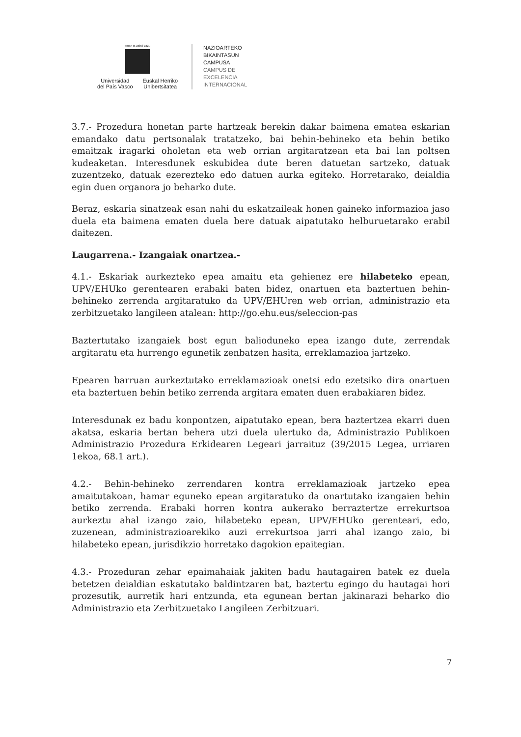eman ta zabal zazu
Universidad
del País Vasco
Euskal Herriko
Unibertsitatea
NAZIOARTEKO
BIKAINTASUN
CAMPUSA
CAMPUS DE
EXCELENCIA
INTERNACIONAL
3.7.- Prozedura honetan parte hartzeak berekin dakar baimena ematea eskarian emandako datu pertsonalak tratatzeko, bai behin-behineko eta behin betiko emaitzak iragarki oholetan eta web orrian argitaratzean eta bai lan poltsen kudeaketan. Interesdunek eskubidea dute beren datuetan sartzeko, datuak zuzentzeko, datuak ezerezteko edo datuen aurka egiteko. Horretarako, deialdia egin duen organora jo beharko dute.
Beraz, eskaria sinatzeak esan nahi du eskatzaileak honen gaineko informazioa jaso duela eta baimena ematen duela bere datuak aipatutako helburuetarako erabil daitezen.
Laugarrena.- Izangaiak onartzea.-
4.1.- Eskariak aurkezteko epea amaitu eta gehienez ere hilabeteko epean, UPV/EHUko gerentearen erabaki baten bidez, onartuen eta baztertuen behin-behineko zerrenda argitaratuko da UPV/EHUren web orrian, administrazio eta zerbitzuetako langileen atalean: http://go.ehu.eus/seleccion-pas
Baztertutako izangaiek bost egun balioduneko epea izango dute, zerrendak argitaratu eta hurrengo egunetik zenbatzen hasita, erreklamazioa jartzeko.
Epearen barruan aurkeztutako erreklamazioak onetsi edo ezetsiko dira onartuen eta baztertuen behin betiko zerrenda argitara ematen duen erabakiaren bidez.
Interesdunak ez badu konpontzen, aipatutako epean, bera baztertzea ekarri duen akatsa, eskaria bertan behera utzi duela ulertuko da, Administrazio Publikoen Administrazio Prozedura Erkidearen Legeari jarraituz (39/2015 Legea, urriaren 1ekoa, 68.1 art.).
4.2.- Behin-behineko zerrendaren kontra erreklamazioak jartzeko epea amaitutakoan, hamar eguneko epean argitaratuko da onartutako izangaien behin betiko zerrenda. Erabaki horren kontra aukerako berraztertze errekurtsoa aurkeztu ahal izango zaio, hilabeteko epean, UPV/EHUko gerenteari, edo, zuzenean, administrazioarekiko auzi errekurtsoa jarri ahal izango zaio, bi hilabeteko epean, jurisdikzio horretako dagokion epaitegian.
4.3.- Prozeduran zehar epaimahaiak jakiten badu hautagairen batek ez duela betetzen deialdian eskatutako baldintzaren bat, baztertu egingo du hautagai hori prozesutik, aurretik hari entzunda, eta egunean bertan jakinarazi beharko dio Administrazio eta Zerbitzuetako Langileen Zerbitzuari.
7